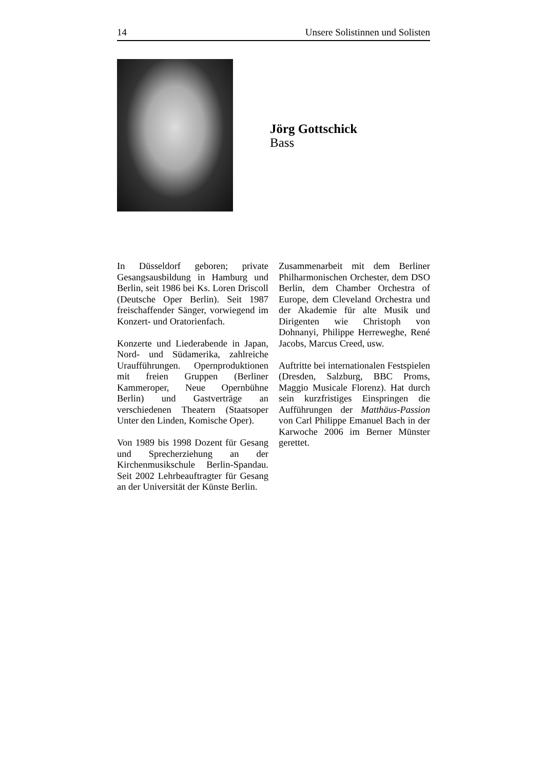14 Unsere Solistinnen und Solisten
Jörg Gottschick
Bass
In Düsseldorf geboren; private Gesangsausbildung in Hamburg und Berlin, seit 1986 bei Ks. Loren Driscoll (Deutsche Oper Berlin). Seit 1987 freischaffender Sänger, vorwiegend im Konzert- und Oratorienfach.
Konzerte und Liederabende in Japan, Nord- und Südamerika, zahlreiche Uraufführungen. Opernproduktionen mit freien Gruppen (Berliner Kammeroper, Neue Opernbühne Berlin) und Gastverträge an verschiedenen Theatern (Staatsoper Unter den Linden, Komische Oper).
Von 1989 bis 1998 Dozent für Gesang und Sprecherziehung an der Kirchenmusikschule Berlin-Spandau. Seit 2002 Lehrbeauftragter für Gesang an der Universität der Künste Berlin.
Zusammenarbeit mit dem Berliner Philharmonischen Orchester, dem DSO Berlin, dem Chamber Orchestra of Europe, dem Cleveland Orchestra und der Akademie für alte Musik und Dirigenten wie Christoph von Dohnanyi, Philippe Herreweghe, René Jacobs, Marcus Creed, usw.
Auftritte bei internationalen Festspielen (Dresden, Salzburg, BBC Proms, Maggio Musicale Florenz). Hat durch sein kurzfristiges Einspringen die Aufführungen der Matthäus-Passion von Carl Philippe Emanuel Bach in der Karwoche 2006 im Berner Münster gerettet.